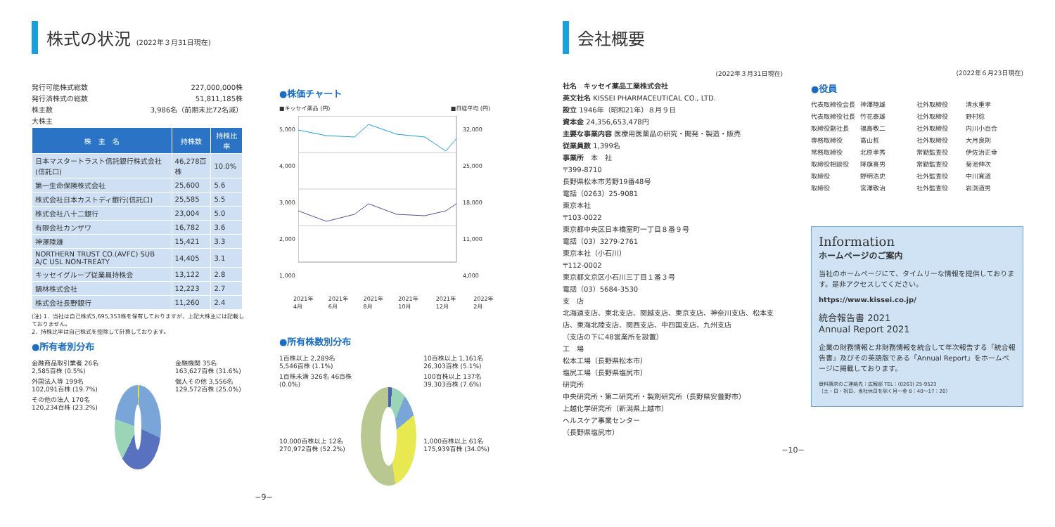株式の状況 (2022年３月31日現在)
発行可能株式総数 227,000,000株
発行済株式の総数 51,811,185株
株主数 3,986名（前期末比72名減）
大株主
| 株 主 名 | 持株数 | 持株比率 |
| --- | --- | --- |
| 日本マスタートラスト信託銀行株式会社(信託口) | 46,278百株 | 10.0% |
| 第一生命保険株式会社 | 25,600 | 5.6 |
| 株式会社日本カストディ銀行(信託口) | 25,585 | 5.5 |
| 株式会社八十二銀行 | 23,004 | 5.0 |
| 有限会社カンザワ | 16,782 | 3.6 |
| 神澤陸雄 | 15,421 | 3.3 |
| NORTHERN TRUST CO.(AVFC) SUB A/C USL NON-TREATY | 14,405 | 3.1 |
| キッセイグループ従業員持株会 | 13,122 | 2.8 |
| 鍋林株式会社 | 12,223 | 2.7 |
| 株式会社長野銀行 | 11,260 | 2.4 |
(注) 1．当社は自己株式5,695,353株を保有しておりますが、上記大株主には記載しておりません。
2．持株比率は自己株式を控除して計算しております。
●所有者別分布
金融商品取引業者 26名 2,585百株 (0.5%)
外国法人等 199名 102,091百株 (19.7%)
その他の法人 170名 120,234百株 (23.2%)
金融機関 35名 163,627百株 (31.6%)
個人その他 3,556名 129,572百株 (25.0%)
●株価チャート
■キッセイ薬品 (円) ■日経平均 (円)
5,000
4,000
3,000
2,000
1,000
32,000
25,000
18,000
11,000
4,000
2021年 4月 2021年 6月 2021年 8月 2021年 10月 2021年 12月 2022年 2月
●所有株数別分布
1百株以上 2,289名 5,546百株 (1.1%)
1百株未満 326名 46百株 (0.0%)
10,000百株以上 12名 270,972百株 (52.2%)
10百株以上 1,161名 26,303百株 (5.1%)
100百株以上 137名 39,303百株 (7.6%)
1,000百株以上 61名 175,939百株 (34.0%)
−9−
会社概要
(2022年３月31日現在)
社名　キッセイ薬品工業株式会社
英文社名 KISSEI PHARMACEUTICAL CO., LTD.
設立 1946年（昭和21年）８月９日
資本金 24,356,653,478円
主要な事業内容 医療用医薬品の研究・開発・製造・販売
従業員数 1,399名
事業所　本　社
〒399-8710
長野県松本市芳野19番48号
電話（0263）25-9081
東京本社
〒103-0022
東京都中央区日本橋室町一丁目８番９号
電話（03）3279-2761
東京本社（小石川）
〒112-0002
東京都文京区小石川三丁目１番３号
電話（03）5684-3530
支　店
北海道支店、東北支店、関越支店、東京支店、神奈川支店、松本支店、東海北陸支店、関西支店、中四国支店、九州支店
（支店の下に48営業所を設置）
工　場
松本工場（長野県松本市）
塩尻工場（長野県塩尻市）
研究所
中央研究所・第二研究所・製剤研究所（長野県安曇野市）
上越化学研究所（新潟県上越市）
ヘルスケア事業センター
（長野県塩尻市）
(2022年６月23日現在)
●役員
代表取締役会長 神澤陸雄 社外取締役 清水重孝 代表取締役社長 竹花泰雄 社外取締役 野村稔 取締役副社長 福島敬二 社外取締役 内川小百合 専務取締役 高山哲 社外取締役 大月良則 常務取締役 北原孝秀 常勤監査役 伊佐治正幸 取締役相談役 降旗喜男 常勤監査役 菊池伸次 取締役 野明浩史 社外監査役 中川寛道 取締役 宮澤敬治 社外監査役 岩渕道男
Information
ホームページのご案内
当社のホームページにて、タイムリーな情報を提供しております。是非アクセスしてください。
https://www.kissei.co.jp/
統合報告書 2021
Annual Report 2021
企業の財務情報と非財務情報を統合して年次報告する「統合報告書」及びその英語版である「Annual Report」をホームページに掲載しております。
資料請求のご連絡先：広報部 TEL：(0263) 25-9523
（土・日・祝日、当社休日を除く月〜金 8：40〜17：20）
−10−